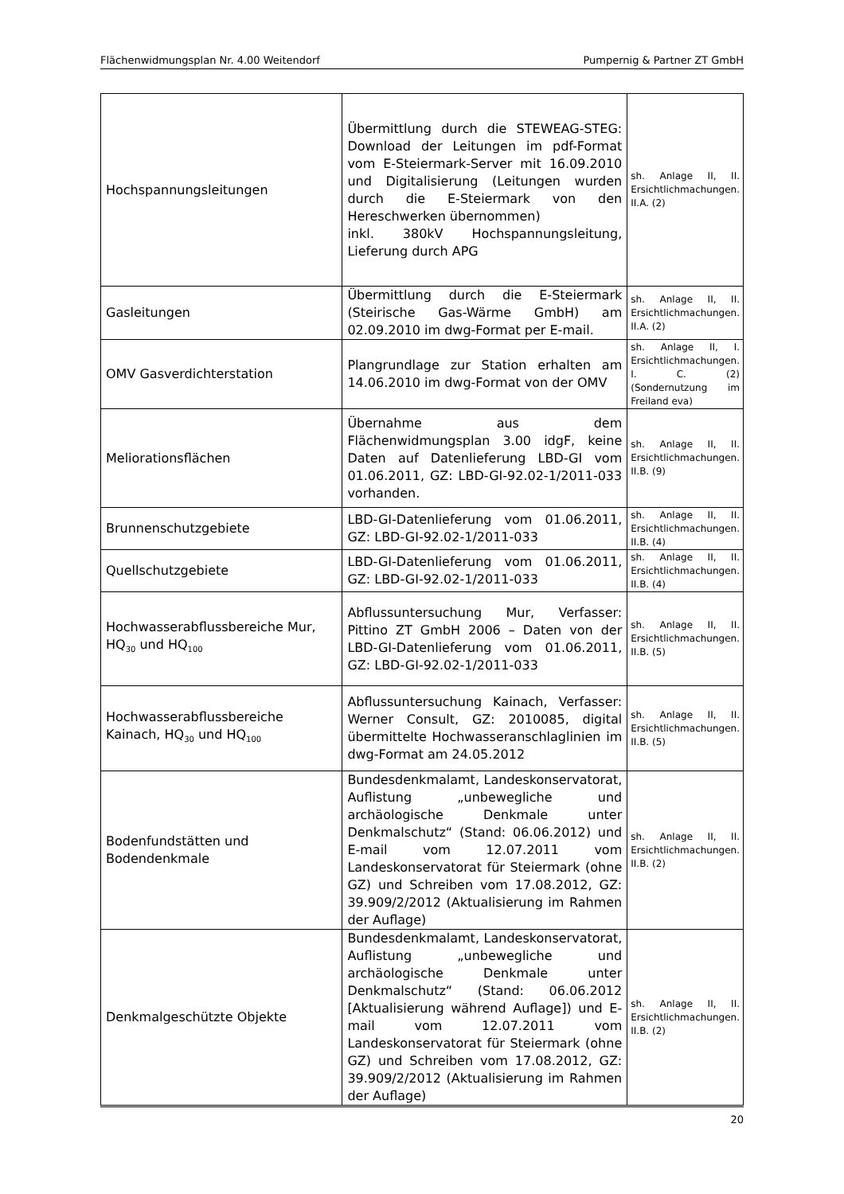Flächenwidmungsplan Nr. 4.00 Weitendorf Pumpernig & Partner ZT GmbH
| Hochspannungsleitungen | Übermittlung durch die STEWEAG-STEG: Download der Leitungen im pdf-Format vom E-Steiermark-Server mit 16.09.2010 und Digitalisierung (Leitungen wurden durch die E-Steiermark von den Hereschwerken übernommen) inkl. 380kV Hochspannungsleitung, Lieferung durch APG | sh. Anlage II, II. Ersichtlichmachungen. II.A. (2) |
| Gasleitungen | Übermittlung durch die E-Steiermark (Steirische Gas-Wärme GmbH) am 02.09.2010 im dwg-Format per E-mail. | sh. Anlage II, II. Ersichtlichmachungen. II.A. (2) |
| OMV Gasverdichterstation | Plangrundlage zur Station erhalten am 14.06.2010 im dwg-Format von der OMV | sh. Anlage II, I. Ersichtlichmachungen. I. C. (2) (Sondernutzung im Freiland eva) |
| Meliorationsflächen | Übernahme aus dem Flächenwidmungsplan 3.00 idgF, keine Daten auf Datenlieferung LBD-GI vom 01.06.2011, GZ: LBD-GI-92.02-1/2011-033 vorhanden. | sh. Anlage II, II. Ersichtlichmachungen. II.B. (9) |
| Brunnenschutzgebiete | LBD-GI-Datenlieferung vom 01.06.2011, GZ: LBD-GI-92.02-1/2011-033 | sh. Anlage II, II. Ersichtlichmachungen. II.B. (4) |
| Quellschutzgebiete | LBD-GI-Datenlieferung vom 01.06.2011, GZ: LBD-GI-92.02-1/2011-033 | sh. Anlage II, II. Ersichtlichmachungen. II.B. (4) |
| Hochwasserabflussbereiche Mur, HQ<sub>30</sub> und HQ<sub>100</sub> | Abflussuntersuchung Mur, Verfasser: Pittino ZT GmbH 2006 – Daten von der LBD-GI-Datenlieferung vom 01.06.2011, GZ: LBD-GI-92.02-1/2011-033 | sh. Anlage II, II. Ersichtlichmachungen. II.B. (5) |
| Hochwasserabflussbereiche Kainach, HQ<sub>30</sub> und HQ<sub>100</sub> | Abflussuntersuchung Kainach, Verfasser: Werner Consult, GZ: 2010085, digital übermittelte Hochwasseranschlaglinien im dwg-Format am 24.05.2012 | sh. Anlage II, II. Ersichtlichmachungen. II.B. (5) |
| Bodenfundstätten und Bodendenkmale | Bundesdenkmalamt, Landeskonservatorat, Auflistung „unbewegliche und archäologische Denkmale unter Denkmalschutz“ (Stand: 06.06.2012) und E-mail vom 12.07.2011 vom Landeskonservatorat für Steiermark (ohne GZ) und Schreiben vom 17.08.2012, GZ: 39.909/2/2012 (Aktualisierung im Rahmen der Auflage) | sh. Anlage II, II. Ersichtlichmachungen. II.B. (2) |
| Denkmalgeschützte Objekte | Bundesdenkmalamt, Landeskonservatorat, Auflistung „unbewegliche und archäologische Denkmale unter Denkmalschutz“ (Stand: 06.06.2012 [Aktualisierung während Auflage]) und E-mail vom 12.07.2011 vom Landeskonservatorat für Steiermark (ohne GZ) und Schreiben vom 17.08.2012, GZ: 39.909/2/2012 (Aktualisierung im Rahmen der Auflage) | sh. Anlage II, II. Ersichtlichmachungen. II.B. (2) |
20